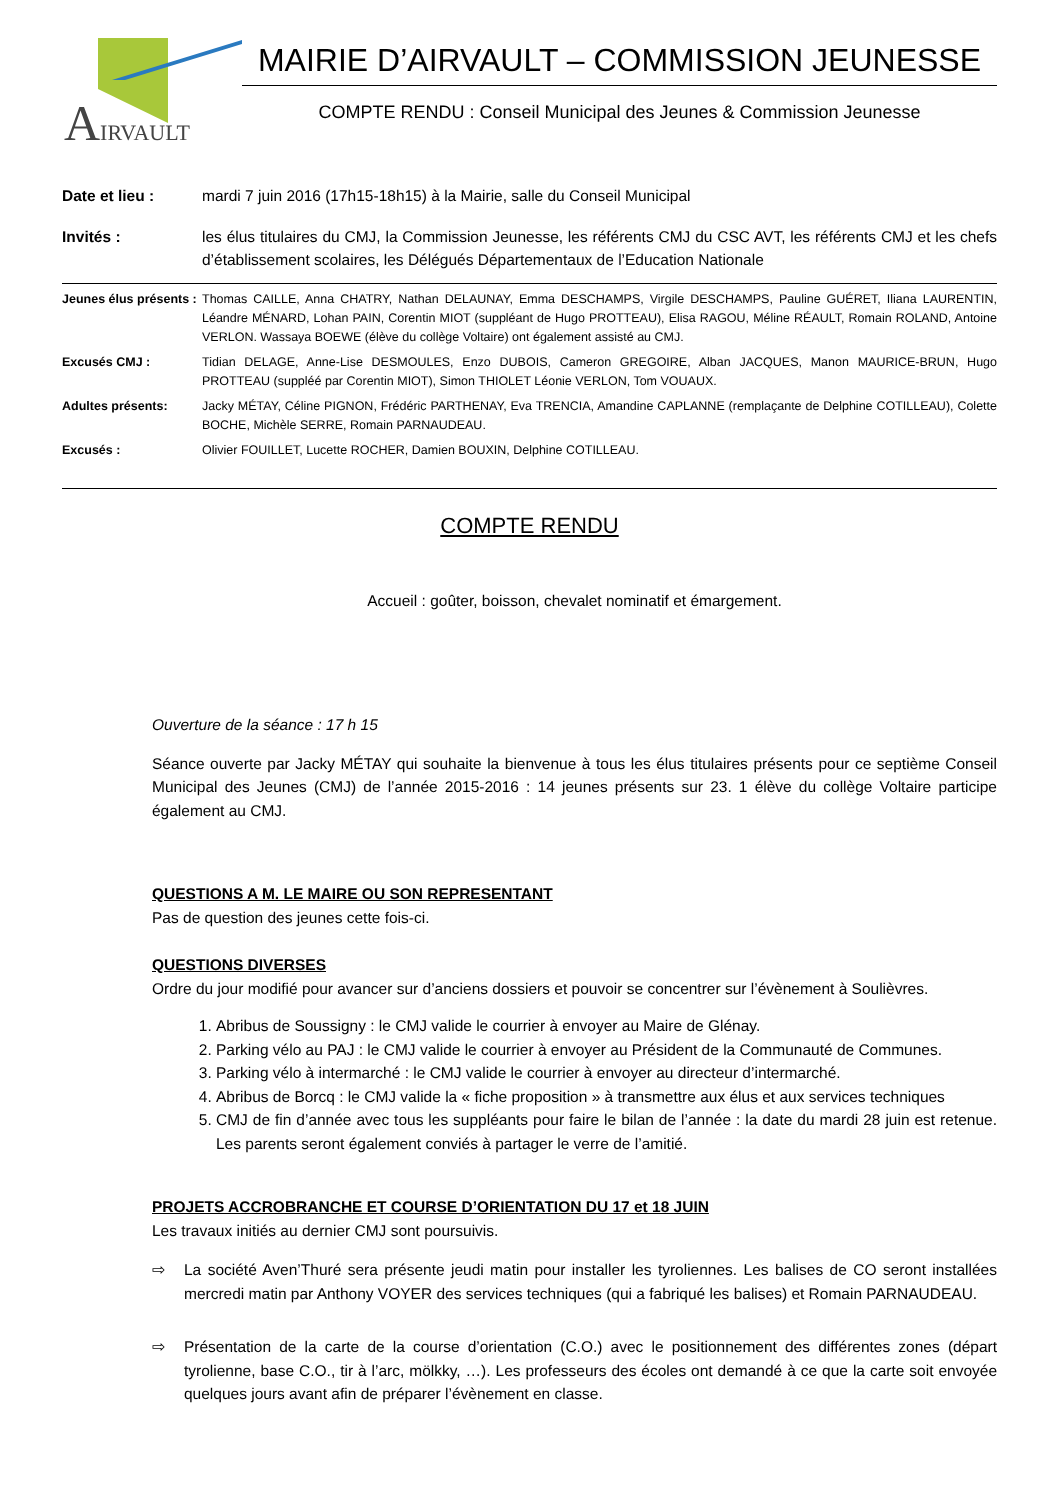AIRVAULT
MAIRIE D’AIRVAULT – COMMISSION JEUNESSE
COMPTE RENDU : Conseil Municipal des Jeunes & Commission Jeunesse
Date et lieu : mardi 7 juin 2016 (17h15-18h15) à la Mairie, salle du Conseil Municipal
Invités : les élus titulaires du CMJ, la Commission Jeunesse, les référents CMJ du CSC AVT, les référents CMJ et les chefs d’établissement scolaires, les Délégués Départementaux de l’Education Nationale
Jeunes élus présents :
Thomas CAILLE, Anna CHATRY, Nathan DELAUNAY, Emma DESCHAMPS, Virgile DESCHAMPS, Pauline GUÉRET, Iliana LAURENTIN, Léandre MÉNARD, Lohan PAIN, Corentin MIOT (suppléant de Hugo PROTTEAU), Elisa RAGOU, Méline RÉAULT, Romain ROLAND, Antoine VERLON. Wassaya BOEWE (élève du collège Voltaire) ont également assisté au CMJ.
Excusés CMJ : Tidian DELAGE, Anne-Lise DESMOULES, Enzo DUBOIS, Cameron GREGOIRE, Alban JACQUES, Manon MAURICE-BRUN, Hugo PROTTEAU (suppléé par Corentin MIOT), Simon THIOLET Léonie VERLON, Tom VOUAUX.
Adultes présents: Jacky MÉTAY, Céline PIGNON, Frédéric PARTHENAY, Eva TRENCIA, Amandine CAPLANNE (remplaçante de Delphine COTILLEAU), Colette BOCHE, Michèle SERRE, Romain PARNAUDEAU.
Excusés : Olivier FOUILLET, Lucette ROCHER, Damien BOUXIN, Delphine COTILLEAU.
COMPTE RENDU
Accueil : goûter, boisson, chevalet nominatif et émargement.
Ouverture de la séance : 17 h 15
Séance ouverte par Jacky MÉTAY qui souhaite la bienvenue à tous les élus titulaires présents pour ce septième Conseil Municipal des Jeunes (CMJ) de l’année 2015-2016 : 14 jeunes présents sur 23. 1 élève du collège Voltaire participe également au CMJ.
QUESTIONS A M. LE MAIRE OU SON REPRESENTANT
Pas de question des jeunes cette fois-ci.
QUESTIONS DIVERSES
Ordre du jour modifié pour avancer sur d’anciens dossiers et pouvoir se concentrer sur l’évènement à Soulièvres.
1. Abribus de Soussigny : le CMJ valide le courrier à envoyer au Maire de Glénay.
2. Parking vélo au PAJ : le CMJ valide le courrier à envoyer au Président de la Communauté de Communes.
3. Parking vélo à intermarché : le CMJ valide le courrier à envoyer au directeur d’intermarché.
4. Abribus de Borcq : le CMJ valide la « fiche proposition » à transmettre aux élus et aux services techniques
5. CMJ de fin d’année avec tous les suppléants pour faire le bilan de l’année : la date du mardi 28 juin est retenue. Les parents seront également conviés à partager le verre de l’amitié.
PROJETS ACCROBRANCHE ET COURSE D’ORIENTATION DU 17 et 18 JUIN
Les travaux initiés au dernier CMJ sont poursuivis.
⇨ La société Aven’Thuré sera présente jeudi matin pour installer les tyroliennes. Les balises de CO seront installées mercredi matin par Anthony VOYER des services techniques (qui a fabriqué les balises) et Romain PARNAUDEAU.
⇨ Présentation de la carte de la course d’orientation (C.O.) avec le positionnement des différentes zones (départ tyrolienne, base C.O., tir à l’arc, mölkky, …). Les professeurs des écoles ont demandé à ce que la carte soit envoyée quelques jours avant afin de préparer l’évènement en classe.